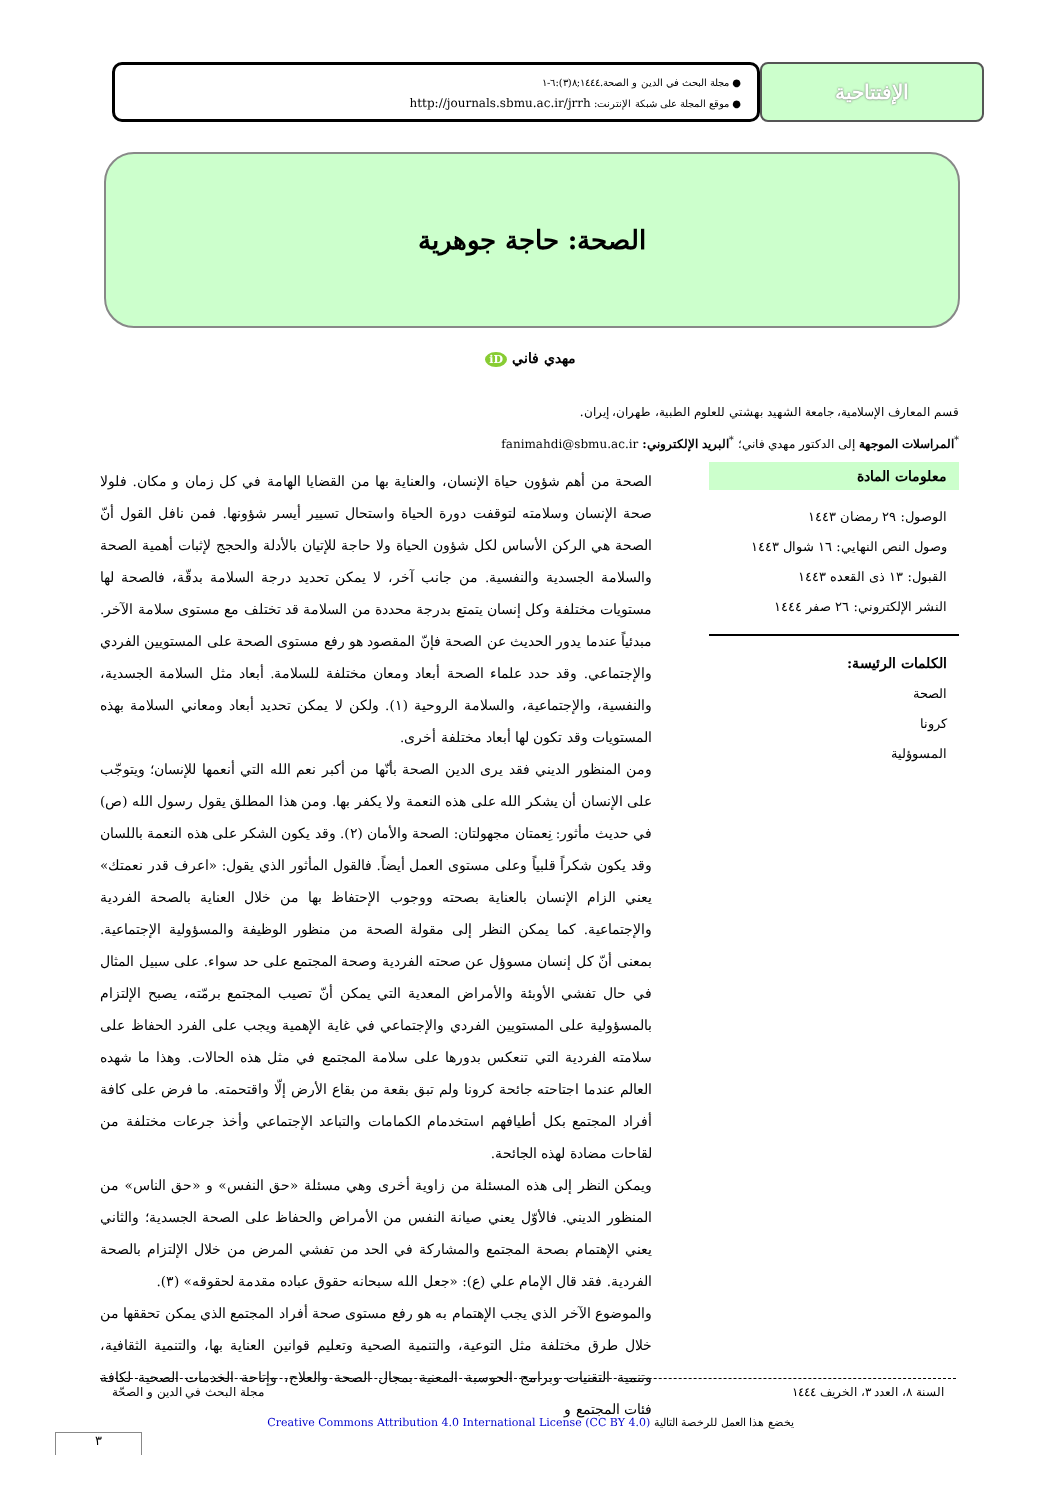الإفتتاحية
● مجلة البحث في الدين و الصحة.١٤٤٤;٨(٣):٦-١
● موقع المجلة على شبكة الإنترنت: http://journals.sbmu.ac.ir/jrrh
الصحة: حاجة جوهرية
مهدي فاني iD
قسم المعارف الإسلامية، جامعة الشهيد بهشتي للعلوم الطبية، طهران، إيران.
<sup>*</sup> المراسلات الموجهة إلى الدكتور مهدي فاني؛ <sup>*</sup>البريد الإلكتروني: fanimahdi@sbmu.ac.ir
معلومات المادة
الوصول: ٢٩ رمضان ١٤٤٣
وصول النص النهايي: ١٦ شوال ١٤٤٣
القبول: ١٣ ذى القعده ١٤٤٣
النشر الإلكتروني: ٢٦ صفر ١٤٤٤
الكلمات الرئيسة:
الصحة
كرونا
المسوؤلية
الصحة من أهم شؤون حياة الإنسان، والعناية بها من القضايا الهامة في كل زمان و مكان. فلولا صحة الإنسان وسلامته لتوقفت دورة الحياة واستحال تسيير أيسر شؤونها. فمن نافل القول أنّ الصحة هي الركن الأساس لكل شؤون الحياة ولا حاجة للإتيان بالأدلة والحجج لإثبات أهمية الصحة والسلامة الجسدية والنفسية. من جانب آخر، لا يمكن تحديد درجة السلامة بدقّة، فالصحة لها مستويات مختلفة وكل إنسان يتمتع بدرجة محددة من السلامة قد تختلف مع مستوى سلامة الآخر. مبدئياً عندما يدور الحديث عن الصحة فإنّ المقصود هو رفع مستوى الصحة على المستويين الفردي والإجتماعي. وقد حدد علماء الصحة أبعاد ومعان مختلفة للسلامة. أبعاد مثل السلامة الجسدية، والنفسية، والإجتماعية، والسلامة الروحية (١). ولكن لا يمكن تحديد أبعاد ومعاني السلامة بهذه المستويات وقد تكون لها أبعاد مختلفة أخرى.
ومن المنظور الديني فقد يرى الدين الصحة بأنّها من أكبر نعم الله التي أنعمها للإنسان؛ ويتوجّب على الإنسان أن يشكر الله على هذه النعمة ولا يكفر بها. ومن هذا المطلق يقول رسول الله (ص) في حديث مأثور: نِعمتان مجهولتان: الصحة والأمان (٢). وقد يكون الشكر على هذه النعمة باللسان وقد يكون شكراً قلبياً وعلى مستوى العمل أيضاً. فالقول المأثور الذي يقول: «اعرف قدر نعمتك» يعني الزام الإنسان بالعناية بصحته ووجوب الإحتفاظ بها من خلال العناية بالصحة الفردية والإجتماعية. كما يمكن النظر إلى مقولة الصحة من منظور الوظيفة والمسؤولية الإجتماعية. بمعنى أنّ كل إنسان مسوؤل عن صحته الفردية وصحة المجتمع على حد سواء. على سبيل المثال في حال تفشي الأوبئة والأمراض المعدية التي يمكن أنّ تصيب المجتمع برمّته، يصبح الإلتزام بالمسؤولية على المستويين الفردي والإجتماعي في غاية الإهمية ويجب على الفرد الحفاظ على سلامته الفردية التي تنعكس بدورها على سلامة المجتمع في مثل هذه الحالات. وهذا ما شهده العالم عندما اجتاحته جائحة كرونا ولم تبق بقعة من بقاع الأرض إلّا واقتحمته. ما فرض على كافة أفراد المجتمع بكل أطيافهم استخدمام الكمامات والتباعد الإجتماعي وأخذ جرعات مختلفة من لقاحات مضادة لهذه الجائحة.
ويمكن النظر إلى هذه المسئلة من زاوية أخرى وهي مسئلة «حق النفس» و «حق الناس» من المنظور الديني. فالأوّل يعني صيانة النفس من الأمراض والحفاظ على الصحة الجسدية؛ والثاني يعني الإهتمام بصحة المجتمع والمشاركة في الحد من تفشي المرض من خلال الإلتزام بالصحة الفردية. فقد قال الإمام علي (ع): «جعل الله سبحانه حقوق عباده مقدمة لحقوقه» (٣).
والموضوع الآخر الذي يجب الإهتمام به هو رفع مستوى صحة أفراد المجتمع الذي يمكن تحققها من خلال طرق مختلفة مثل التوعية، والتنمية الصحية وتعليم قوانين العناية بها، والتنمية الثقافية، وتنمية التقنيات وبرامج الحوسبة المعنية بمجال الصحة والعلاج، وإتاحة الخدمات الصحية لكافة فئات المجتمع و
السنة ٨، العدد ٣، الخريف ١٤٤٤ مجلة البحث في الدين و الصحّة
يخضع هذا العمل للرخصة التالية Creative Commons Attribution 4.0 International License (CC BY 4.0)
٣